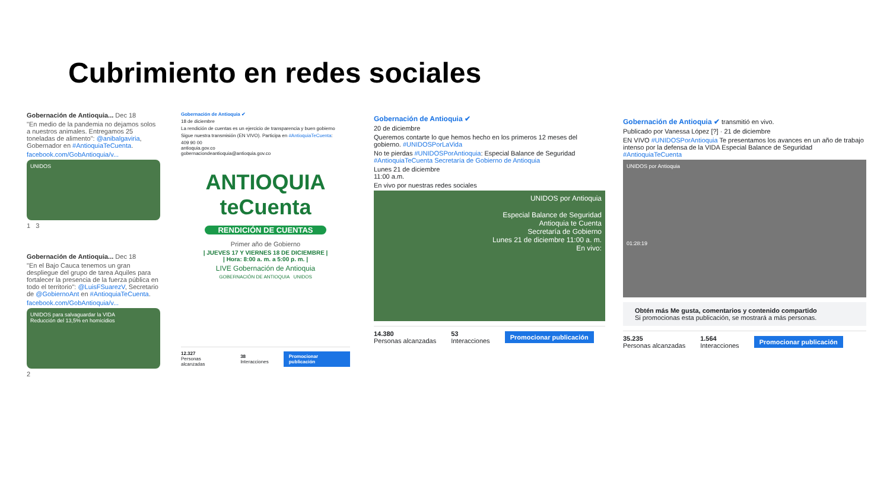Cubrimiento en redes sociales
Gobernación de Antioquia... Dec 18
"En medio de la pandemia no dejamos solos a nuestros animales. Entregamos 25 toneladas de alimento": @anibalgaviria, Gobernador en #AntioquiaTeCuenta.
facebook.com/GobAntioquia/v...
UNIDOS
1 3
Gobernación de Antioquia... Dec 18
"En el Bajo Cauca tenemos un gran despliegue del grupo de tarea Aquiles para fortalecer la presencia de la fuerza pública en todo el territorio": @LuisFSuarezV, Secretario de @GobiernoAnt en #AntioquiaTeCuenta.
facebook.com/GobAntioquia/v...
UNIDOS para salvaguardar la VIDA
Reducción del 13,5% en homicidios
2
Gobernación de Antioquia ✔
18 de diciembre
La rendición de cuentas es un ejercicio de transparencia y buen gobierno
Sigue nuestra transmisión (EN VIVO). Participa en #AntioquiaTeCuenta:
409 90 00
antioquia.gov.co
gobernaciondeantioquia@antioquia.gov.co
ANTIOQUIA
teCuenta
RENDICIÓN DE CUENTAS
Primer año de Gobierno
| JUEVES 17 Y VIERNES 18 DE DICIEMBRE |
| Hora: 8:00 a. m. a 5:00 p. m. |
LIVE Gobernación de Antioquia
GOBERNACIÓN DE ANTIOQUIA UNIDOS
12.327
Personas alcanzadas 38
Interacciones Promocionar publicación
Gobernación de Antioquia ✔
20 de diciembre
Queremos contarte lo que hemos hecho en los primeros 12 meses del gobierno. #UNIDOSPorLaVida
No te pierdas #UNIDOSPorAntioquia: Especial Balance de Seguridad #AntioquiaTeCuenta Secretaría de Gobierno de Antioquia
Lunes 21 de diciembre
11:00 a.m.
En vivo por nuestras redes sociales
UNIDOS por Antioquia
Especial Balance de Seguridad
Antioquia te Cuenta
Secretaría de Gobierno
Lunes 21 de diciembre 11:00 a. m.
En vivo:
14.380
Personas alcanzadas 53
Interacciones Promocionar publicación
Gobernación de Antioquia ✔ transmitió en vivo.
Publicado por Vanessa López [?] · 21 de diciembre
EN VIVO #UNIDOSPorAntioquia Te presentamos los avances en un año de trabajo intenso por la defensa de la VIDA Especial Balance de Seguridad #AntioquiaTeCuenta
UNIDOS por Antioquia
01:28:19
Obtén más Me gusta, comentarios y contenido compartido
Si promocionas esta publicación, se mostrará a más personas.
35.235
Personas alcanzadas 1.564
Interacciones Promocionar publicación